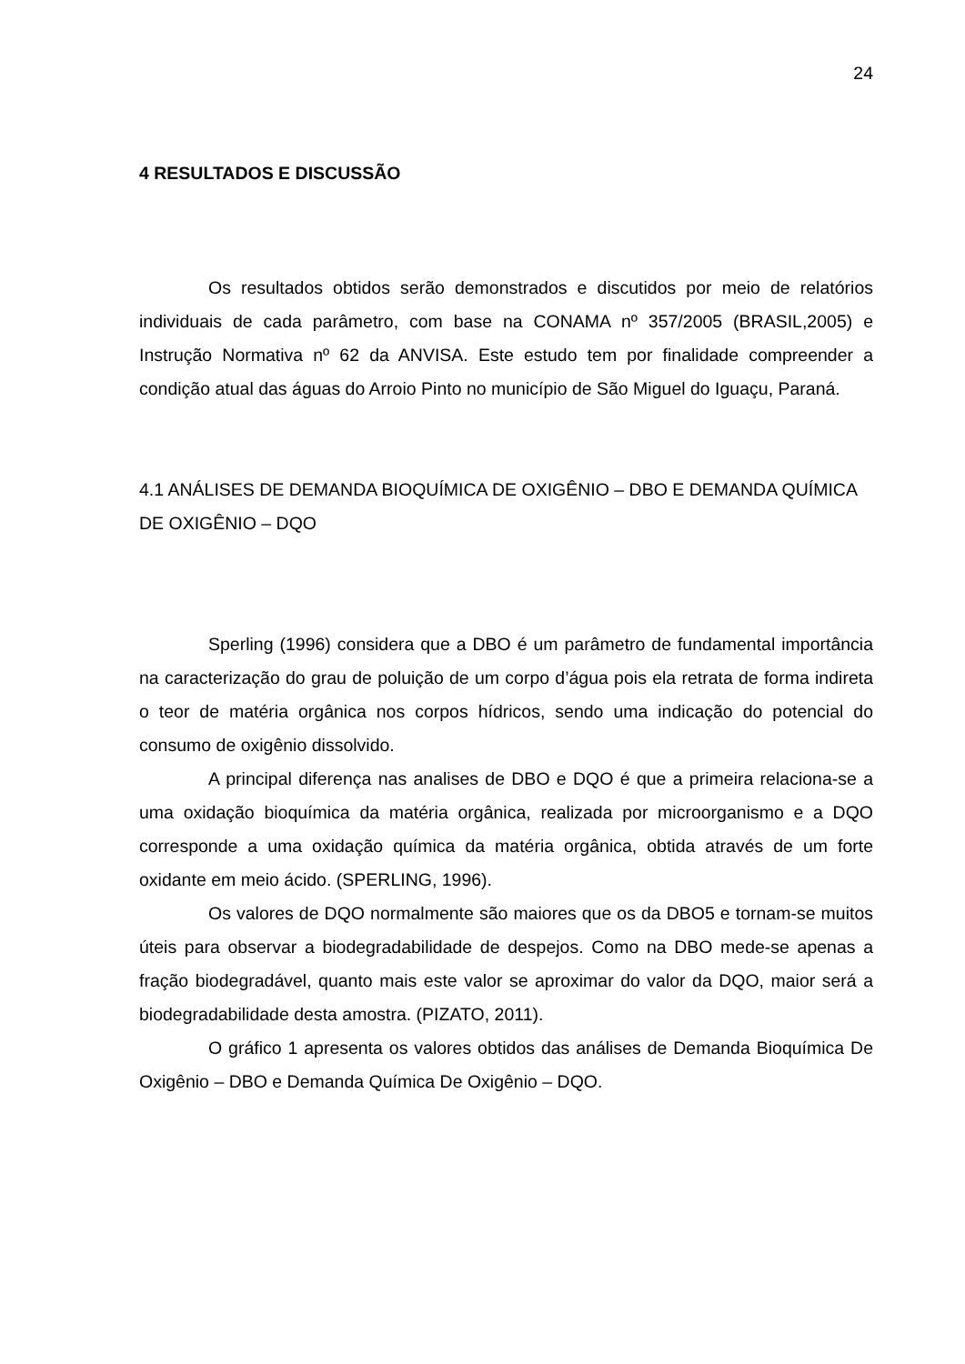24
4 RESULTADOS E DISCUSSÃO
Os resultados obtidos serão demonstrados e discutidos por meio de relatórios individuais de cada parâmetro, com base na CONAMA nº 357/2005 (BRASIL,2005) e Instrução Normativa nº 62 da ANVISA. Este estudo tem por finalidade compreender a condição atual das águas do Arroio Pinto no município de São Miguel do Iguaçu, Paraná.
4.1 ANÁLISES DE DEMANDA BIOQUÍMICA DE OXIGÊNIO – DBO E DEMANDA QUÍMICA DE OXIGÊNIO – DQO
Sperling (1996) considera que a DBO é um parâmetro de fundamental importância na caracterização do grau de poluição de um corpo d’água pois ela retrata de forma indireta o teor de matéria orgânica nos corpos hídricos, sendo uma indicação do potencial do consumo de oxigênio dissolvido.
A principal diferença nas analises de DBO e DQO é que a primeira relaciona-se a uma oxidação bioquímica da matéria orgânica, realizada por microorganismo e a DQO corresponde a uma oxidação química da matéria orgânica, obtida através de um forte oxidante em meio ácido. (SPERLING, 1996).
Os valores de DQO normalmente são maiores que os da DBO5 e tornam-se muitos úteis para observar a biodegradabilidade de despejos. Como na DBO mede-se apenas a fração biodegradável, quanto mais este valor se aproximar do valor da DQO, maior será a biodegradabilidade desta amostra. (PIZATO, 2011).
O gráfico 1 apresenta os valores obtidos das análises de Demanda Bioquímica De Oxigênio – DBO e Demanda Química De Oxigênio – DQO.